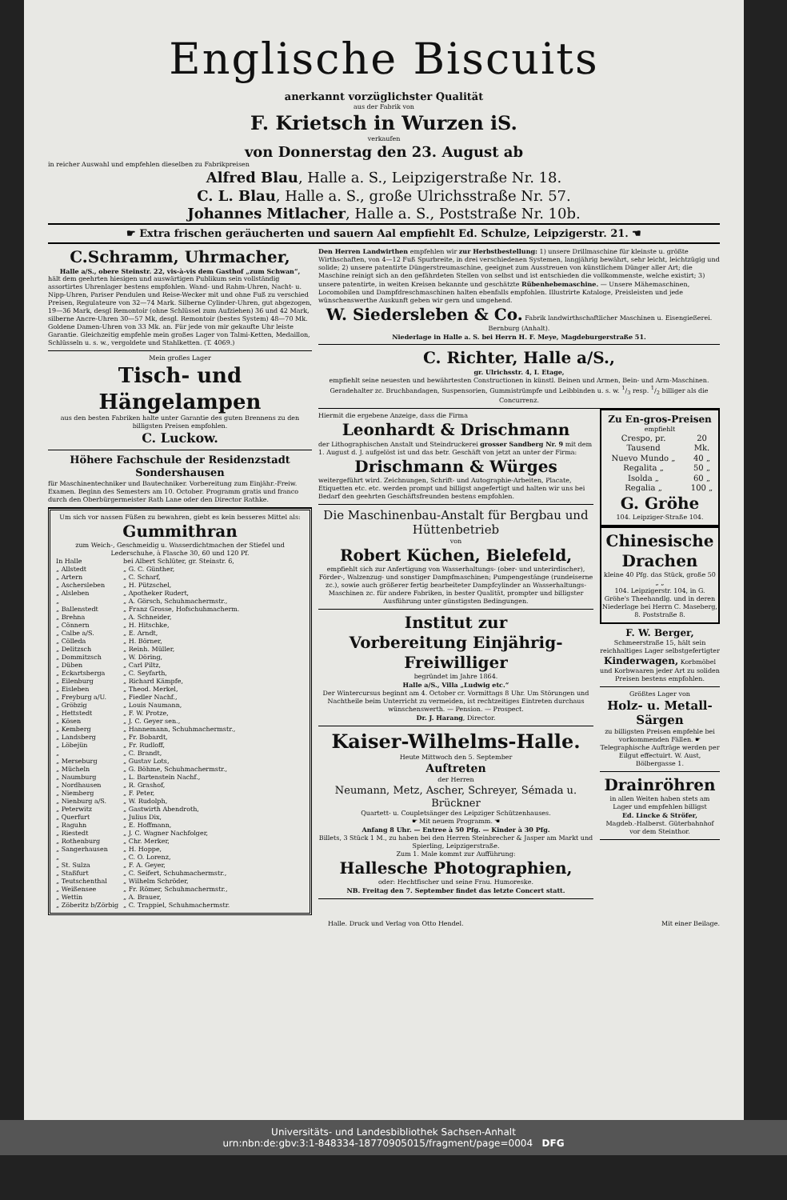Englische Biscuits
anerkannt vorzüglichster Qualität
aus der Fabrik von
F. Krietsch in Wurzen iS.
verkaufen
von Donnerstag den 23. August ab
in reicher Auswahl und empfehlen dieselben zu Fabrikpreisen
Alfred Blau, Halle a. S., Leipzigerstraße Nr. 18.
C. L. Blau, Halle a. S., große Ulrichsstraße Nr. 57.
Johannes Mitlacher, Halle a. S., Poststraße Nr. 10b.
☛ Extra frischen geräucherten und sauern Aal empfiehlt Ed. Schulze, Leipzigerstr. 21. ☚
C.Schramm, Uhrmacher,
Halle a/S., obere Steinstr. 22, vis-à-vis dem Gasthof „zum Schwan“,
hält dem geehrten hiesigen und auswärtigen Publikum sein vollständig assortirtes Uhrenlager bestens empfohlen. Wand- und Rahm-Uhren, Nacht- u. Nipp-Uhren, Pariser Pendulen und Reise-Wecker mit und ohne Fuß zu verschied Preisen, Regulateure von 32—74 Mark. Silberne Cylinder-Uhren, gut abgezogen, 19—36 Mark, desgl Remontoir (ohne Schlüssel zum Aufziehen) 36 und 42 Mark, silberne Ancre-Uhren 30—57 Mk, desgl. Remontoir (bestes System) 48—70 Mk. Goldene Damen-Uhren von 33 Mk. an. Für jede von mir gekaufte Uhr leiste Garantie. Gleichzeitig empfehle mein großes Lager von Talmi-Ketten, Medaillon, Schlüsseln u. s. w., vergoldete und Stahlketten. (T. 4069.)
Mein großes Lager
Tisch- und Hängelampen
aus den besten Fabriken halte unter Garantie des guten Brennens zu den billigsten Preisen empfohlen.
C. Luckow.
Höhere Fachschule der Residenzstadt Sondershausen
für Maschinentechniker und Bautechniker. Vorbereitung zum Einjähr.-Freiw. Examen. Beginn des Semesters am 10. October. Programm gratis und franco durch den Oberbürgermeister Rath Lane oder den Director Rathke.
Um sich vor nassen Füßen zu bewahren, giebt es kein besseres Mittel als:
Gummithran
zum Weich-, Geschmeidig u. Wasserdichtmachen der Stiefel und Lederschuhe, à Flasche 30, 60 und 120 Pf.
| In Halle | bei Albert Schlüter, gr. Steinstr. 6, |
| „ Allstedt | „ G. C. Günther, |
| „ Artern | „ C. Scharf, |
| „ Aschersleben | „ H. Pützschel, |
| „ Alsleben | „ Apotheker Rudert, |
| „ | „ A. Görsch, Schuhmachermstr., |
| „ Ballenstedt | „ Franz Grosse, Hofschuhmacherm. |
| „ Brehna | „ A. Schneider, |
| „ Cönnern | „ H. Hitschke, |
| „ Calbe a/S. | „ E. Arndt, |
| „ Cölleda | „ H. Börner, |
| „ Delitzsch | „ Reinh. Müller, |
| „ Dommitzsch | „ W. Döring, |
| „ Düben | „ Carl Piltz, |
| „ Eckartsberga | „ C. Seyfarth, |
| „ Eilenburg | „ Richard Kämpfe, |
| „ Eisleben | „ Theod. Merkel, |
| „ Freyburg a/U. | „ Fiedler Nachf., |
| „ Gröbzig | „ Louis Naumann, |
| „ Hettstedt | „ F. W. Protze, |
| „ Kösen | „ J. C. Geyer sen., |
| „ Kemberg | „ Hannemann, Schuhmachermstr., |
| „ Landsberg | „ Fr. Bobardt, |
| „ Löbejün | „ Fr. Rudloff, |
| „ | „ C. Brandt, |
| „ Merseburg | „ Gustav Lots, |
| „ Mücheln | „ G. Böhme, Schuhmachermstr., |
| „ Naumburg | „ L. Bartenstein Nachf., |
| „ Nordhausen | „ R. Grashof, |
| „ Niemberg | „ F. Peter, |
| „ Nienburg a/S. | „ W. Rudolph, |
| „ Peterwitz | „ Gastwirth Abendroth, |
| „ Querfurt | „ Julius Dix, |
| „ Raguhn | „ E. Hoffmann, |
| „ Riestedt | „ J. C. Wagner Nachfolger, |
| „ Rothenburg | „ Chr. Merker, |
| „ Sangerhausen | „ H. Hoppe, |
| „ | „ C. O. Lorenz, |
| „ St. Sulza | „ F. A. Geyer, |
| „ Staßfurt | „ C. Seifert, Schuhmachermstr., |
| „ Teutschenthal | „ Wilhelm Schröder, |
| „ Weißensee | „ Fr. Römer, Schuhmachermstr., |
| „ Wettin | „ A. Brauer, |
| „ Zöberitz b/Zörbig | „ C. Trappiel, Schuhmachermstr. |
Den Herren Landwirthen empfehlen wir zur Herbstbestellung: 1) unsere Drillmaschine für kleinste u. größte Wirthschaften, von 4—12 Fuß Spurbreite, in drei verschiedenen Systemen, langjährig bewährt, sehr leicht, leichtzügig und solide; 2) unsere patentirte Düngerstreumaschine, geeignet zum Ausstreuen von künstlichem Dünger aller Art; die Maschine reinigt sich an den gefährdeten Stellen von selbst und ist entschieden die vollkommenste, welche existirt; 3) unsere patentirte, in weiten Kreisen bekannte und geschätzte Rübenhebemaschine. — Unsere Mähemaschinen, Locomobilen und Dampfdreschmaschinen halten ebenfalls empfohlen. Illustrirte Kataloge, Preisleisten und jede wünschenswerthe Auskunft geben wir gern und umgehend.
W. Siedersleben & Co. Fabrik landwirthschaftlicher Maschinen u. Eisengießerei. Bernburg (Anhalt).
Niederlage in Halle a. S. bei Herrn H. F. Meye, Magdeburgerstraße 51.
C. Richter, Halle a/S.,
gr. Ulrichsstr. 4, I. Etage,
empfiehlt seine neuesten und bewährtesten Constructionen in künstl. Beinen und Armen, Bein- und Arm-Maschinen. Geradehalter zc. Bruchbandagen, Suspensorien, Gummistrümpfe und Leibbinden u. s. w. 1/3 resp. 1/2 billiger als die Concurrenz.
Hiermit die ergebene Anzeige, dass die Firma
Leonhardt & Drischmann
der Lithographischen Anstalt und Steindruckerei grosser Sandberg Nr. 9 mit dem 1. August d. J. aufgelöst ist und das betr. Geschäft von jetzt an unter der Firma:
Drischmann & Würges
weitergeführt wird. Zeichnungen, Schrift- und Autographie-Arbeiten, Placate, Etiquetten etc. etc. werden prompt und billigst angefertigt und halten wir uns bei Bedarf den geehrten Geschäftsfreunden bestens empfohlen.
Die Maschinenbau-Anstalt für Bergbau und Hüttenbetrieb
von
Robert Küchen, Bielefeld,
empfiehlt sich zur Anfertigung von Wasserhaltungs- (ober- und unterirdischer), Förder-, Walzenzug- und sonstiger Dampfmaschinen; Pumpengestänge (rundeiserne zc.), sowie auch größerer fertig bearbeiteter Dampfcylinder an Wasserhaltungs-Maschinen zc. für andere Fabriken, in bester Qualität, prompter und billigster Ausführung unter günstigsten Bedingungen.
Institut zur
Vorbereitung Einjährig-Freiwilliger
begründet im Jahre 1864.
Halle a/S., Villa „Ludwig etc.“
Der Wintercursus beginnt am 4. October cr. Vormittags 8 Uhr. Um Störungen und Nachtheile beim Unterricht zu vermeiden, ist rechtzeitiges Eintreten durchaus wünschenswerth. — Pension. — Prospect.
Dr. J. Harang, Director.
Kaiser-Wilhelms-Halle.
Heute Mittwoch den 5. September
Auftreten
der Herren
Neumann, Metz, Ascher, Schreyer, Sémada u. Brückner
Quartett- u. Coupletsänger des Leipziger Schützenhauses.
☛ Mit neuem Programm. ☚
Anfang 8 Uhr. — Entree à 50 Pfg. — Kinder à 30 Pfg.
Billets, 3 Stück 1 M., zu haben bei den Herren Steinbrecher & Jasper am Markt und Spierling, Leipzigerstraße.
Zum 1. Male kommt zur Aufführung:
Hallesche Photographien,
oder: Hechtfischer und seine Frau. Humoreske.
NB. Freitag den 7. September findet das letzte Concert statt.
Zu En-gros-Preisen
empfiehlt
| Crespo, pr. Tausend | 20 Mk. |
| Nuevo Mundo „ | 40 „ |
| Regalita „ | 50 „ |
| Isolda „ | 60 „ |
| Regalia „ | 100 „ |
G. Gröhe
104. Leipziger-Straße 104.
Chinesische Drachen
kleine 40 Pfg. das Stück, große 50 „ „
104. Leipzigerstr. 104, in G. Gröhe's Theehandlg. und in deren Niederlage bei Herrn C. Maseberg, 8. Poststraße 8.
F. W. Berger,
Schmeerstraße 15, hält sein reichhaltiges Lager selbstgefertigter Kinderwagen, Korbmöbel und Korbwaaren jeder Art zu soliden Preisen bestens empfohlen.
Größtes Lager von
Holz- u. Metall-Särgen
zu billigsten Preisen empfehle bei vorkommenden Fällen. ☛ Telegraphische Aufträge werden per Eilgut effectuirt. W. Aust, Bölbergasse 1.
Drainröhren
in allen Weiten haben stets am Lager und empfehlen billigst
Ed. Lincke & Ströfer,
Magdeb.-Halberst. Güterbahnhof vor dem Steinthor.
Halle. Druck und Verlag von Otto Hendel. Mit einer Beilage.
Universitäts- und Landesbibliothek Sachsen-Anhalt
urn:nbn:de:gbv:3:1-848334-18770905015/fragment/page=0004 DFG